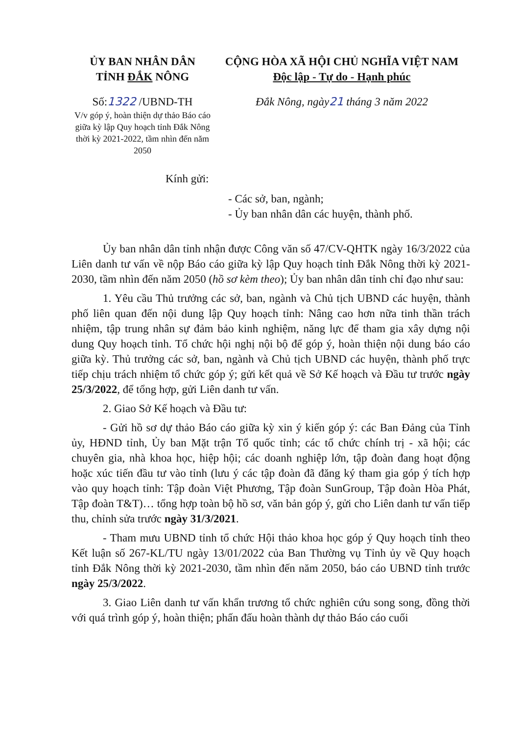ỦY BAN NHÂN DÂN
TỈNH ĐẮK NÔNG
Số:1322 /UBND-TH
V/v góp ý, hoàn thiện dự thảo Báo cáo giữa kỳ lập Quy hoạch tỉnh Đắk Nông thời kỳ 2021-2022, tầm nhìn đến năm 2050
CỘNG HÒA XÃ HỘI CHỦ NGHĨA VIỆT NAM
Độc lập - Tự do - Hạnh phúc
Đắk Nông, ngày21 tháng 3 năm 2022
Kính gửi:
- Các sở, ban, ngành;
- Ủy ban nhân dân các huyện, thành phố.
Ủy ban nhân dân tỉnh nhận được Công văn số 47/CV-QHTK ngày 16/3/2022 của Liên danh tư vấn về nộp Báo cáo giữa kỳ lập Quy hoạch tỉnh Đắk Nông thời kỳ 2021-2030, tầm nhìn đến năm 2050 (hồ sơ kèm theo); Ủy ban nhân dân tỉnh chỉ đạo như sau:
1. Yêu cầu Thủ trưởng các sở, ban, ngành và Chủ tịch UBND các huyện, thành phố liên quan đến nội dung lập Quy hoạch tỉnh: Nâng cao hơn nữa tinh thần trách nhiệm, tập trung nhân sự đảm bảo kinh nghiệm, năng lực để tham gia xây dựng nội dung Quy hoạch tỉnh. Tổ chức hội nghị nội bộ để góp ý, hoàn thiện nội dung báo cáo giữa kỳ. Thủ trưởng các sở, ban, ngành và Chủ tịch UBND các huyện, thành phố trực tiếp chịu trách nhiệm tổ chức góp ý; gửi kết quả về Sở Kế hoạch và Đầu tư trước ngày 25/3/2022, để tổng hợp, gửi Liên danh tư vấn.
2. Giao Sở Kế hoạch và Đầu tư:
- Gửi hồ sơ dự thảo Báo cáo giữa kỳ xin ý kiến góp ý: các Ban Đảng của Tỉnh ủy, HĐND tỉnh, Ủy ban Mặt trận Tổ quốc tỉnh; các tổ chức chính trị - xã hội; các chuyên gia, nhà khoa học, hiệp hội; các doanh nghiệp lớn, tập đoàn đang hoạt động hoặc xúc tiến đầu tư vào tỉnh (lưu ý các tập đoàn đã đăng ký tham gia góp ý tích hợp vào quy hoạch tỉnh: Tập đoàn Việt Phương, Tập đoàn SunGroup, Tập đoàn Hòa Phát, Tập đoàn T&T)… tổng hợp toàn bộ hồ sơ, văn bản góp ý, gửi cho Liên danh tư vấn tiếp thu, chỉnh sửa trước ngày 31/3/2021.
- Tham mưu UBND tỉnh tổ chức Hội thảo khoa học góp ý Quy hoạch tỉnh theo Kết luận số 267-KL/TU ngày 13/01/2022 của Ban Thường vụ Tỉnh ủy về Quy hoạch tỉnh Đắk Nông thời kỳ 2021-2030, tầm nhìn đến năm 2050, báo cáo UBND tỉnh trước ngày 25/3/2022.
3. Giao Liên danh tư vấn khẩn trương tổ chức nghiên cứu song song, đồng thời với quá trình góp ý, hoàn thiện; phấn đấu hoàn thành dự thảo Báo cáo cuối